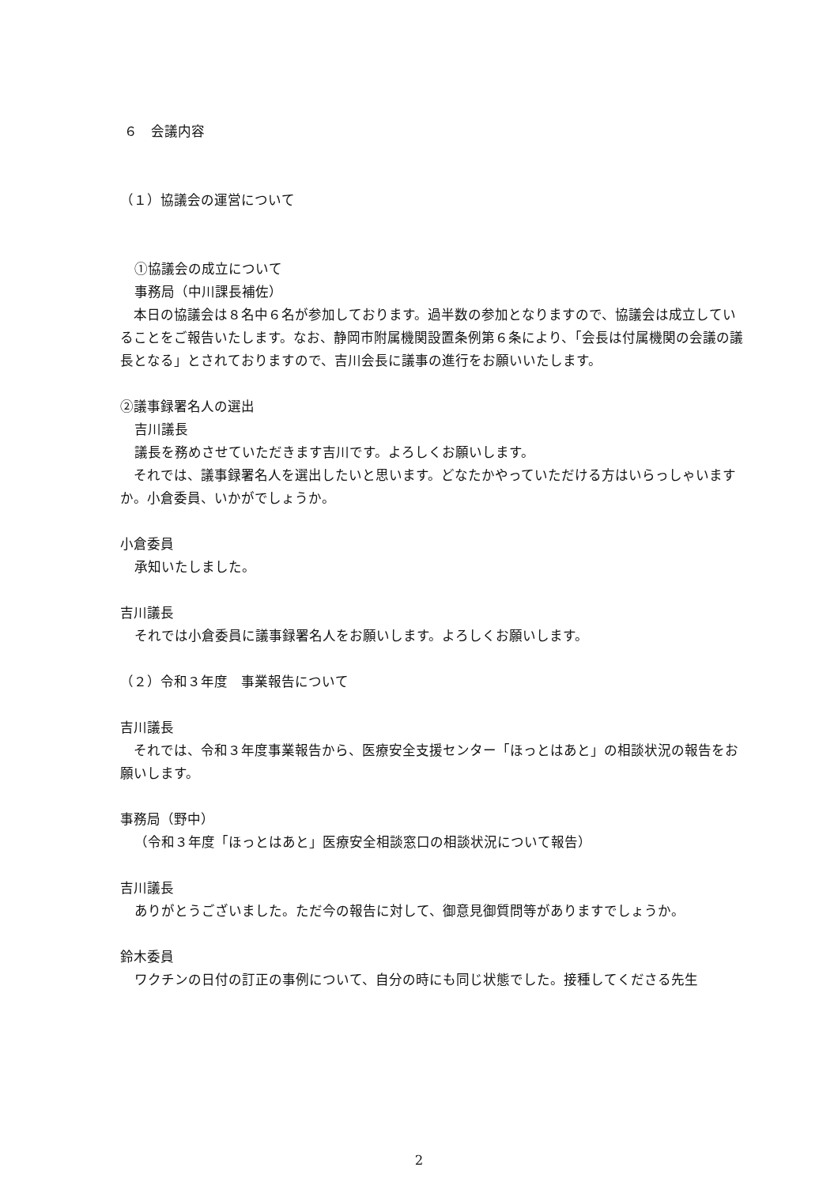６　会議内容
（１）協議会の運営について
①協議会の成立について
事務局（中川課長補佐）
　本日の協議会は８名中６名が参加しております。過半数の参加となりますので、協議会は成立していることをご報告いたします。なお、静岡市附属機関設置条例第６条により、「会長は付属機関の会議の議長となる」とされておりますので、吉川会長に議事の進行をお願いいたします。
②議事録署名人の選出
吉川議長
議長を務めさせていただきます吉川です。よろしくお願いします。
　それでは、議事録署名人を選出したいと思います。どなたかやっていただける方はいらっしゃいますか。小倉委員、いかがでしょうか。
小倉委員
承知いたしました。
吉川議長
それでは小倉委員に議事録署名人をお願いします。よろしくお願いします。
（２）令和３年度　事業報告について
吉川議長
　それでは、令和３年度事業報告から、医療安全支援センター「ほっとはあと」の相談状況の報告をお願いします。
事務局（野中）
（令和３年度「ほっとはあと」医療安全相談窓口の相談状況について報告）
吉川議長
ありがとうございました。ただ今の報告に対して、御意見御質問等がありますでしょうか。
鈴木委員
ワクチンの日付の訂正の事例について、自分の時にも同じ状態でした。接種してくださる先生
2